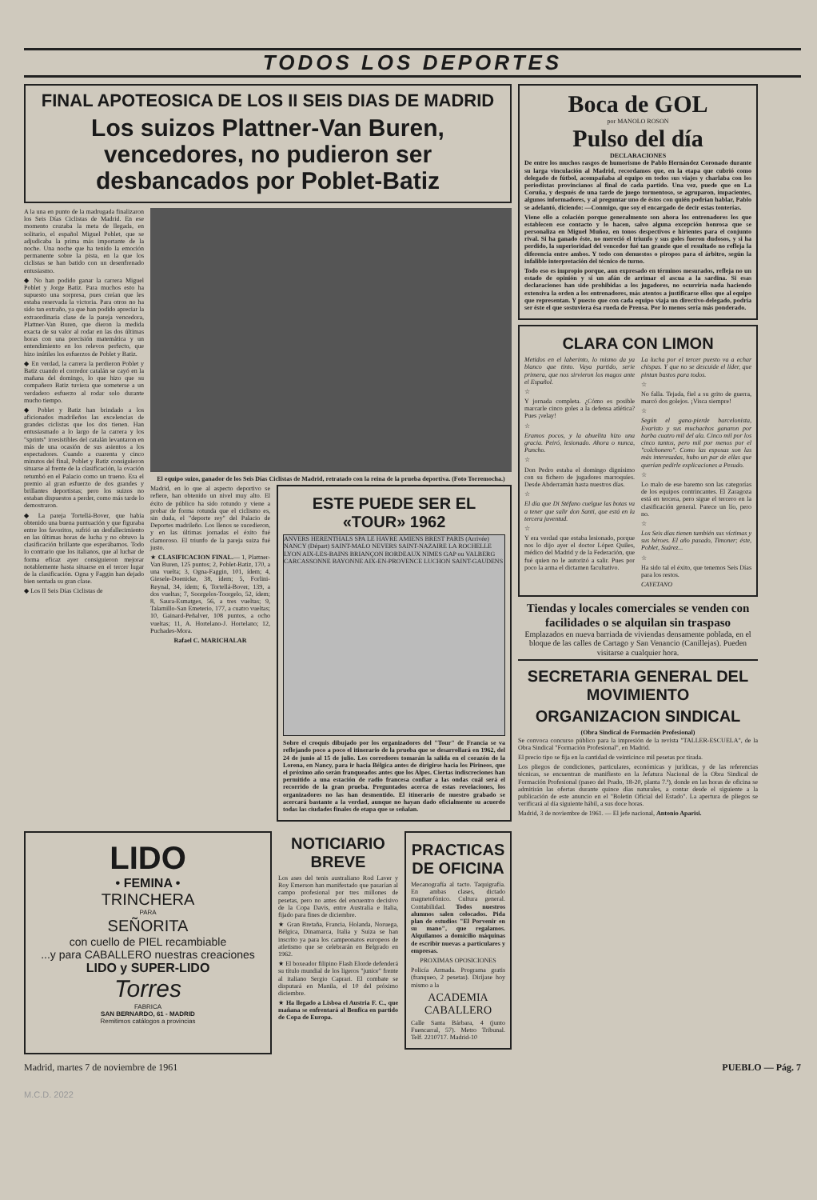TODOS LOS DEPORTES
FINAL APOTEOSICA DE LOS II SEIS DIAS DE MADRID
Los suizos Plattner-Van Buren, vencedores, no pudieron ser desbancados por Poblet-Batiz
A la una en punto de la madrugada finalizaron los Seis Días Ciclistas de Madrid. En ese momento cruzaba la meta de llegada, en solitario, el español Miguel Poblet, que se adjudicaba la prima más importante de la noche. Una noche que ha tenido la emoción permanente sobre la pista, en la que los ciclistas se han batido con un desenfrenado entusiasmo.
◆ No han podido ganar la carrera Miguel Poblet y Jorge Batiz. Para muchos esto ha supuesto una sorpresa, pues creían que les estaba reservada la victoria. Para otros no ha sido tan extraño, ya que han podido apreciar la extraordinaria clase de la pareja vencedora, Plattner-Van Buren, que dieron la medida exacta de su valor al rodar en las dos últimas horas con una precisión matemática y un entendimiento en los relevos perfecto, que hizo inútiles los esfuerzos de Poblet y Batiz.
◆ En verdad, la carrera la perdieron Poblet y Batiz cuando el corredor catalán se cayó en la mañana del domingo, lo que hizo que su compañero Batiz tuviera que someterse a un verdadero esfuerzo al rodar solo durante mucho tiempo.
◆ Poblet y Batiz han brindado a los aficionados madrileños las excelencias de grandes ciclistas que los dos tienen. Han entusiasmado a lo largo de la carrera y los "sprints" irresistibles del catalán levantaron en más de una ocasión de sus asientos a los espectadores. Cuando a cuarenta y cinco minutos del final, Poblet y Batiz consiguieron situarse al frente de la clasificación, la ovación retumbó en el Palacio como un trueno. Era el premio al gran esfuerzo de dos grandes y brillantes deportistas; pero los suizos no estaban dispuestos a perder, como más tarde lo demostraron.
◆ La pareja Tortellá-Bover, que había obtenido una buena puntuación y que figuraba entre los favoritos, sufrió un desfallecimiento en las últimas horas de lucha y no obtuvo la clasificación brillante que esperábamos. Todo lo contrario que los italianos, que al luchar de forma eficaz ayer consiguieron mejorar notablemente hasta situarse en el tercer lugar de la clasificación. Ogna y Faggin han dejado bien sentada su gran clase.
◆ Los II Seis Días Ciclistas de
El equipo suizo, ganador de los Seis Días Ciclistas de Madrid, retratado con la reina de la prueba deportiva. (Foto Torremocha.)
Madrid, en lo que al aspecto deportivo se refiere, han obtenido un nivel muy alto. El éxito de público ha sido rotundo y viene a probar de forma rotunda que el ciclismo es, sin duda, el "deporte rey" del Palacio de Deportes madrileño. Los llenos se sucedieron, y en las últimas jornadas el éxito fué clamoroso. El triunfo de la pareja suiza fué justo.
★ CLASIFICACION FINAL.— 1, Plattner-Van Buren, 125 puntos; 2, Poblet-Batiz, 170, a una vuelta; 3, Ogna-Faggin, 101, ídem; 4, Giesele-Doenicke, 38, ídem; 5, Forlini-Reynal, 34, ídem; 6, Tortellá-Bover, 139, a dos vueltas; 7, Soorgelos-Toorgelo, 52, ídem; 8, Saura-Esmatges, 56, a tres vueltas; 9, Talamillo-San Emeterio, 177, a cuatro vueltas; 10, Gainard-Peñalver, 108 puntos, a ocho vueltas; 11, A. Hortelano-J. Hortelano; 12, Puchades-Mora.
Rafael C. MARICHALAR
ESTE PUEDE SER EL «TOUR» 1962
ANVERS HERENTHALS SPA LE HAVRE AMIENS BREST PARIS (Arrivée) NANCY (Départ) SAINT-MALO NEVERS SAINT-NAZAIRE LA ROCHELLE LYON AIX-LES-BAINS BRIANÇON BORDEAUX NIMES GAP ou VALBERG CARCASSONNE BAYONNE AIX-EN-PROVENCE LUCHON SAINT-GAUDENS
Sobre el croquis dibujado por los organizadores del "Tour" de Francia se va reflejando poco a poco el itinerario de la prueba que se desarrollará en 1962, del 24 de junio al 15 de julio. Los corredores tomarán la salida en el corazón de la Lorena, en Nancy, para ir hacia Bélgica antes de dirigirse hacia los Pirineos, que el próximo año serán franqueados antes que los Alpes. Ciertas indiscreciones han permitido a una estación de radio francesa confiar a las ondas cuál será el recorrido de la gran prueba. Preguntados acerca de estas revelaciones, los organizadores no las han desmentido. El itinerario de nuestro grabado se acercará bastante a la verdad, aunque no hayan dado oficialmente su acuerdo todas las ciudades finales de etapa que se señalan.
LIDO
• FEMINA •
TRINCHERA
PARA
SEÑORITA
con cuello de PIEL recambiable
...y para CABALLERO nuestras creaciones
LIDO y SUPER-LIDO
Torres
FABRICA
SAN BERNARDO, 61 - MADRID
Remitimos catálogos a provincias
NOTICIARIO BREVE
Los ases del tenis australiano Rod Laver y Roy Emerson han manifestado que pasarían al campo profesional por tres millones de pesetas, pero no antes del encuentro decisivo de la Copa Davis, entre Australia e Italia, fijado para fines de diciembre.
★ Gran Bretaña, Francia, Holanda, Noruega, Bélgica, Dinamarca, Italia y Suiza se han inscrito ya para los campeonatos europeos de atletismo que se celebrarán en Belgrado en 1962.
★ El boxeador filipino Flash Elorde defenderá su título mundial de los ligeros "junior" frente al italiano Sergio Caprari. El combate se disputará en Manila, el 10 del próximo diciembre.
★ Ha llegado a Lisboa el Austria F. C., que mañana se enfrentará al Benfica en partido de Copa de Europa.
PRACTICAS DE OFICINA
Mecanografía al tacto. Taquigrafía. En ambas clases, dictado magnetofónico. Cultura general. Contabilidad. Todos nuestros alumnos salen colocados. Pida plan de estudios "El Porvenir en su mano", que regalamos. Alquilamos a domicilio máquinas de escribir nuevas a particulares y empresas.
PROXIMAS OPOSICIONES
Policía Armada. Programa gratis (franqueo, 2 pesetas). Diríjase hoy mismo a la
ACADEMIA CABALLERO
Calle Santa Bárbara, 4 (junto Fuencarral, 57). Metro Tribunal. Telf. 2210717. Madrid-10
Boca de GOL
por MANOLO ROSON
Pulso del día
DECLARACIONES
De entre los muchos rasgos de humorismo de Pablo Hernández Coronado durante su larga vinculación al Madrid, recordamos que, en la etapa que cubrió como delegado de fútbol, acompañaba al equipo en todos sus viajes y charlaba con los periodistas provincianos al final de cada partido. Una vez, puede que en La Coruña, y después de una tarde de juego tormentoso, se agruparon, impacientes, algunos informadores, y al preguntar uno de éstos con quién podrían hablar, Pablo se adelantó, diciendo: —Conmigo, que soy el encargado de decir estas tonterías.
Viene ello a colación porque generalmente son ahora los entrenadores los que establecen ese contacto y lo hacen, salvo alguna excepción honrosa que se personaliza en Miguel Muñoz, en tonos despectivos e hirientes para el conjunto rival. Si ha ganado éste, no mereció el triunfo y sus goles fueron dudosos, y si ha perdido, la superioridad del vencedor fué tan grande que el resultado no refleja la diferencia entre ambos. Y todo con denuestos o piropos para el árbitro, según la infalible interpretación del técnico de turno.
Todo eso es impropio porque, aun expresado en términos mesurados, refleja no un estado de opinión y sí un afán de arrimar el ascua a la sardina. Si esas declaraciones han sido prohibidas a los jugadores, no ocurriría nada haciendo extensiva la orden a los entrenadores, más atentos a justificarse ellos que al equipo que representan. Y puesto que con cada equipo viaja un directivo-delegado, podría ser éste el que sostuviera ésa rueda de Prensa. Por lo menos sería más ponderado.
CLARA CON LIMON
Metidos en el laberinto, lo mismo da ya blanco que tinto. Vaya partido, serie primera, que nos sirvieron los magos ante el Español.
☆
Y jornada completa. ¿Cómo es posible marcarle cinco goles a la defensa atlética? Pues ¡velay!
☆
Eramos pocos, y la abuelita hizo una gracia. Peiró, lesionado. Ahora o nunca, Pancho.
☆
Don Pedro estaba el domingo dignísimo con su fichero de jugadores marroquíes. Desde Abderramán hasta nuestros días.
☆
El día que Di Stéfano cuelgue las botas va a tener que salir don Santi, que está en la tercera juventud.
☆
Y era verdad que estaba lesionado, porque nos lo dijo ayer el doctor López Quiles, médico del Madrid y de la Federación, que fué quien no le autorizó a salir. Pues por poco la arma el dictamen facultativo.
La lucha por el tercer puesto va a echar chispas. Y que no se descuide el líder, que pintan bastos para todos.
☆
No falla. Tejada, fiel a su grito de guerra, marcó dos golejos. ¡Visca siempre!
☆
Según el gana-pierde barcelonista, Evaristo y sus muchachos ganaron por barba cuatro mil del ala. Cinco mil por los cinco tantos, pero mil por menos por el "colchonero". Como las esposas son las más interesadas, hubo un par de ellas que querían pedirle explicaciones a Pesudo.
☆
Lo malo de ese baremo son las categorías de los equipos contrincantes. El Zaragoza está en tercera, pero sigue el tercero en la clasificación general. Parece un lío, pero no.
☆
Los Seis días tienen también sus víctimas y sus héroes. El año pasado, Timoner; éste, Poblet, Suárez...
☆
Ha sido tal el éxito, que tenemos Seis Días para los restos.
CAYETANO
Tiendas y locales comerciales se venden con facilidades o se alquilan sin traspaso
Emplazados en nueva barriada de viviendas densamente poblada, en el bloque de las calles de Cartago y San Venancio (Canillejas). Pueden visitarse a cualquier hora.
SECRETARIA GENERAL DEL MOVIMIENTO
ORGANIZACION SINDICAL
(Obra Sindical de Formación Profesional)
Se convoca concurso público para la impresión de la revista "TALLER-ESCUELA", de la Obra Sindical "Formación Profesional", en Madrid.
El precio tipo se fija en la cantidad de veinticinco mil pesetas por tirada.
Los pliegos de condiciones, particulares, económicas y jurídicas, y de las referencias técnicas, se encuentran de manifiesto en la Jefatura Nacional de la Obra Sindical de Formación Profesional (paseo del Prado, 18-20, planta 7.ª), donde en las horas de oficina se admitirán las ofertas durante quince días naturales, a contar desde el siguiente a la publicación de este anuncio en el "Boletín Oficial del Estado". La apertura de pliegos se verificará al día siguiente hábil, a sus doce horas.
Madrid, 3 de noviembre de 1961. — El jefe nacional, Antonio Aparisi.
Madrid, martes 7 de noviembre de 1961 PUEBLO — Pág. 7
M.C.D. 2022